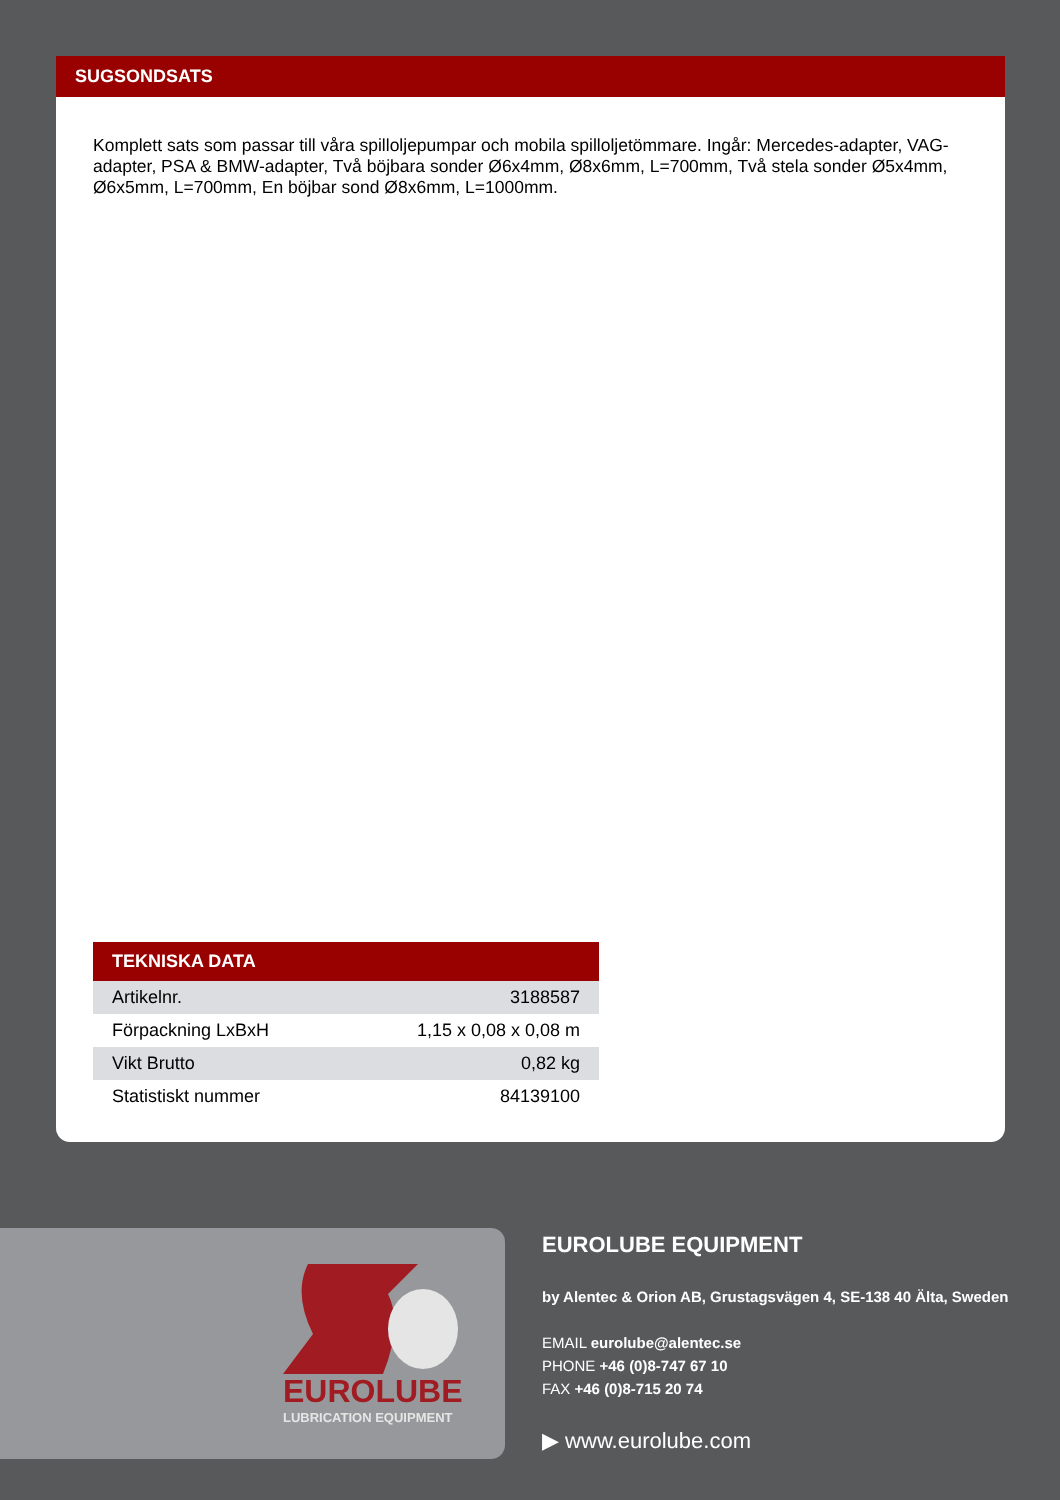SUGSONDSATS
Komplett sats som passar till våra spilloljepumpar och mobila spilloljetömmare. Ingår: Mercedes-adapter, VAG-adapter, PSA & BMW-adapter, Två böjbara sonder Ø6x4mm, Ø8x6mm, L=700mm, Två stela sonder Ø5x4mm, Ø6x5mm, L=700mm, En böjbar sond Ø8x6mm, L=1000mm.
| TEKNISKA DATA | |
| --- | --- |
| Artikelnr. | 3188587 |
| Förpackning LxBxH | 1,15 x 0,08 x 0,08 m |
| Vikt Brutto | 0,82 kg |
| Statistiskt nummer | 84139100 |
EUROLUBE
LUBRICATION EQUIPMENT
EUROLUBE EQUIPMENT
by Alentec & Orion AB, Grustagsvägen 4, SE-138 40 Älta, Sweden
EMAIL eurolube@alentec.se
PHONE +46 (0)8-747 67 10
FAX +46 (0)8-715 20 74
▶ www.eurolube.com